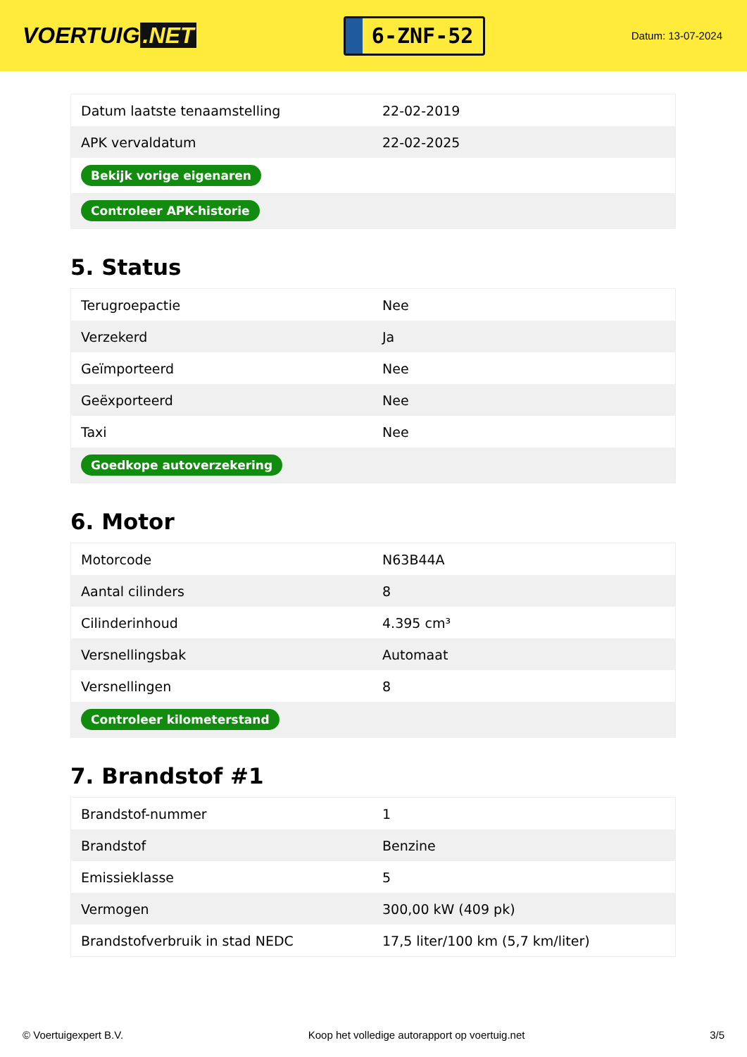VOERTUIG.NET
6-ZNF-52
Datum: 13-07-2024
| Datum laatste tenaamstelling | 22-02-2019 |
| APK vervaldatum | 22-02-2025 |
| Bekijk vorige eigenaren | |
| Controleer APK-historie | |
5. Status
| Terugroepactie | Nee |
| Verzekerd | Ja |
| Geïmporteerd | Nee |
| Geëxporteerd | Nee |
| Taxi | Nee |
| Goedkope autoverzekering | |
6. Motor
| Motorcode | N63B44A |
| Aantal cilinders | 8 |
| Cilinderinhoud | 4.395 cm³ |
| Versnellingsbak | Automaat |
| Versnellingen | 8 |
| Controleer kilometerstand | |
7. Brandstof #1
| Brandstof-nummer | 1 |
| Brandstof | Benzine |
| Emissieklasse | 5 |
| Vermogen | 300,00 kW (409 pk) |
| Brandstofverbruik in stad NEDC | 17,5 liter/100 km (5,7 km/liter) |
© Voertuigexpert B.V. Koop het volledige autorapport op voertuig.net 3/5